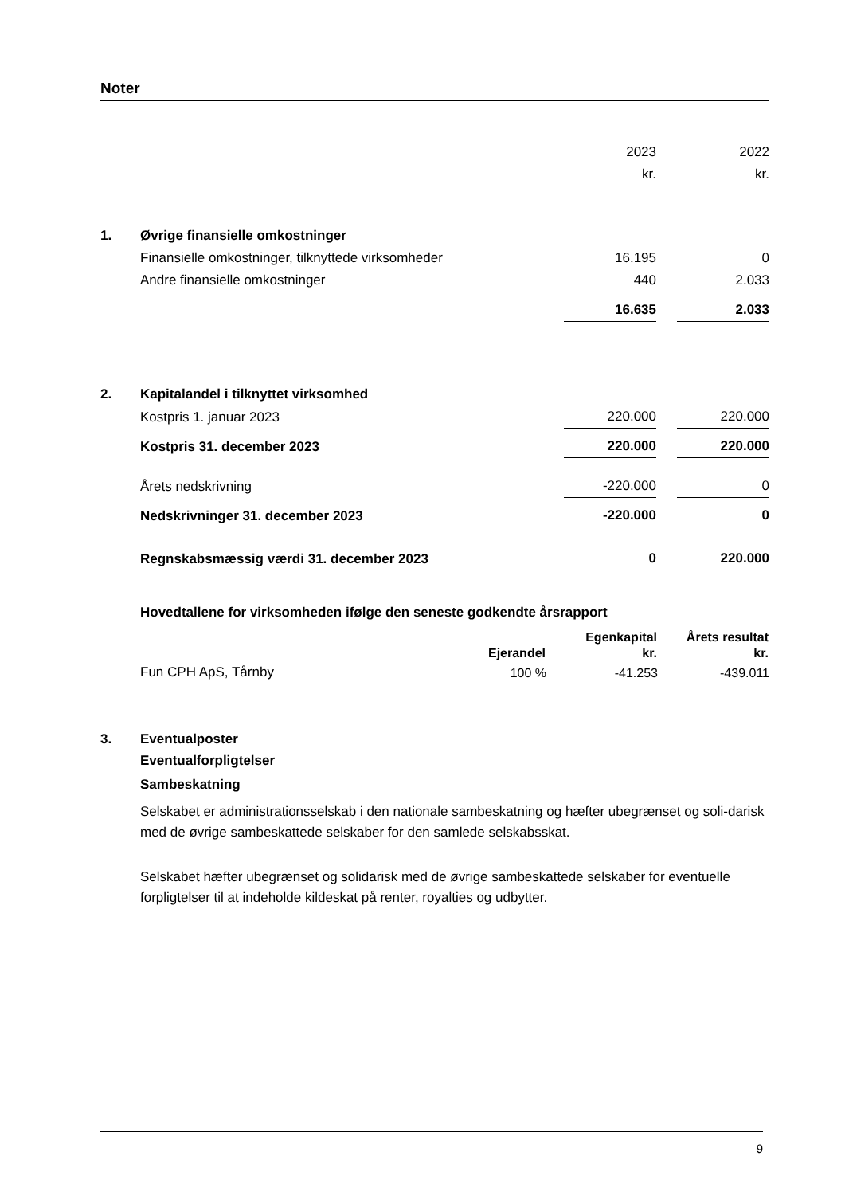Noter
| | | 2023 | | 2022 |
| | | kr. | | kr. |
| 1. | Øvrige finansielle omkostninger | | | |
| | Finansielle omkostninger, tilknyttede virksomheder | 16.195 | | 0 |
| | Andre finansielle omkostninger | 440 | | 2.033 |
| | | 16.635 | | 2.033 |
| 2. | Kapitalandel i tilknyttet virksomhed | | | |
| | Kostpris 1. januar 2023 | 220.000 | | 220.000 |
| | Kostpris 31. december 2023 | 220.000 | | 220.000 |
| | Årets nedskrivning | -220.000 | | 0 |
| | Nedskrivninger 31. december 2023 | -220.000 | | 0 |
| | Regnskabsmæssig værdi 31. december 2023 | 0 | | 220.000 |
Hovedtallene for virksomheden ifølge den seneste godkendte årsrapport
| | | Egenkapital | Årets resultat |
| --- | --- | --- | --- |
| | Ejerandel | kr. | kr. |
| Fun CPH ApS, Tårnby | 100 % | -41.253 | -439.011 |
3. Eventualposter
Eventualforpligtelser
Sambeskatning
Selskabet er administrationsselskab i den nationale sambeskatning og hæfter ubegrænset og soli-darisk med de øvrige sambeskattede selskaber for den samlede selskabsskat.
Selskabet hæfter ubegrænset og solidarisk med de øvrige sambeskattede selskaber for eventuelle forpligtelser til at indeholde kildeskat på renter, royalties og udbytter.
9